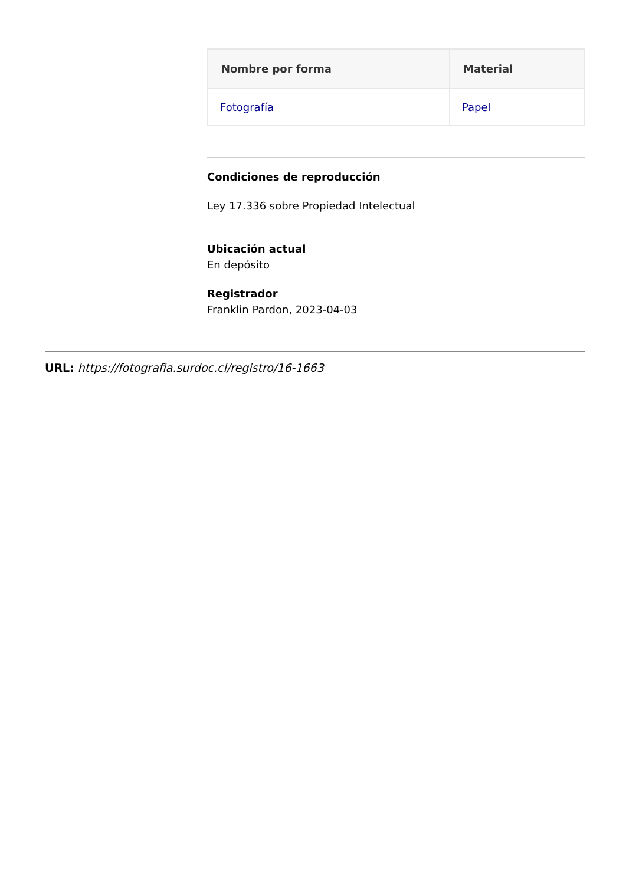| Nombre por forma | Material |
| --- | --- |
| Fotografía | Papel |
Condiciones de reproducción
Ley 17.336 sobre Propiedad Intelectual
Ubicación actual
En depósito
Registrador
Franklin Pardon, 2023-04-03
URL: https://fotografia.surdoc.cl/registro/16-1663